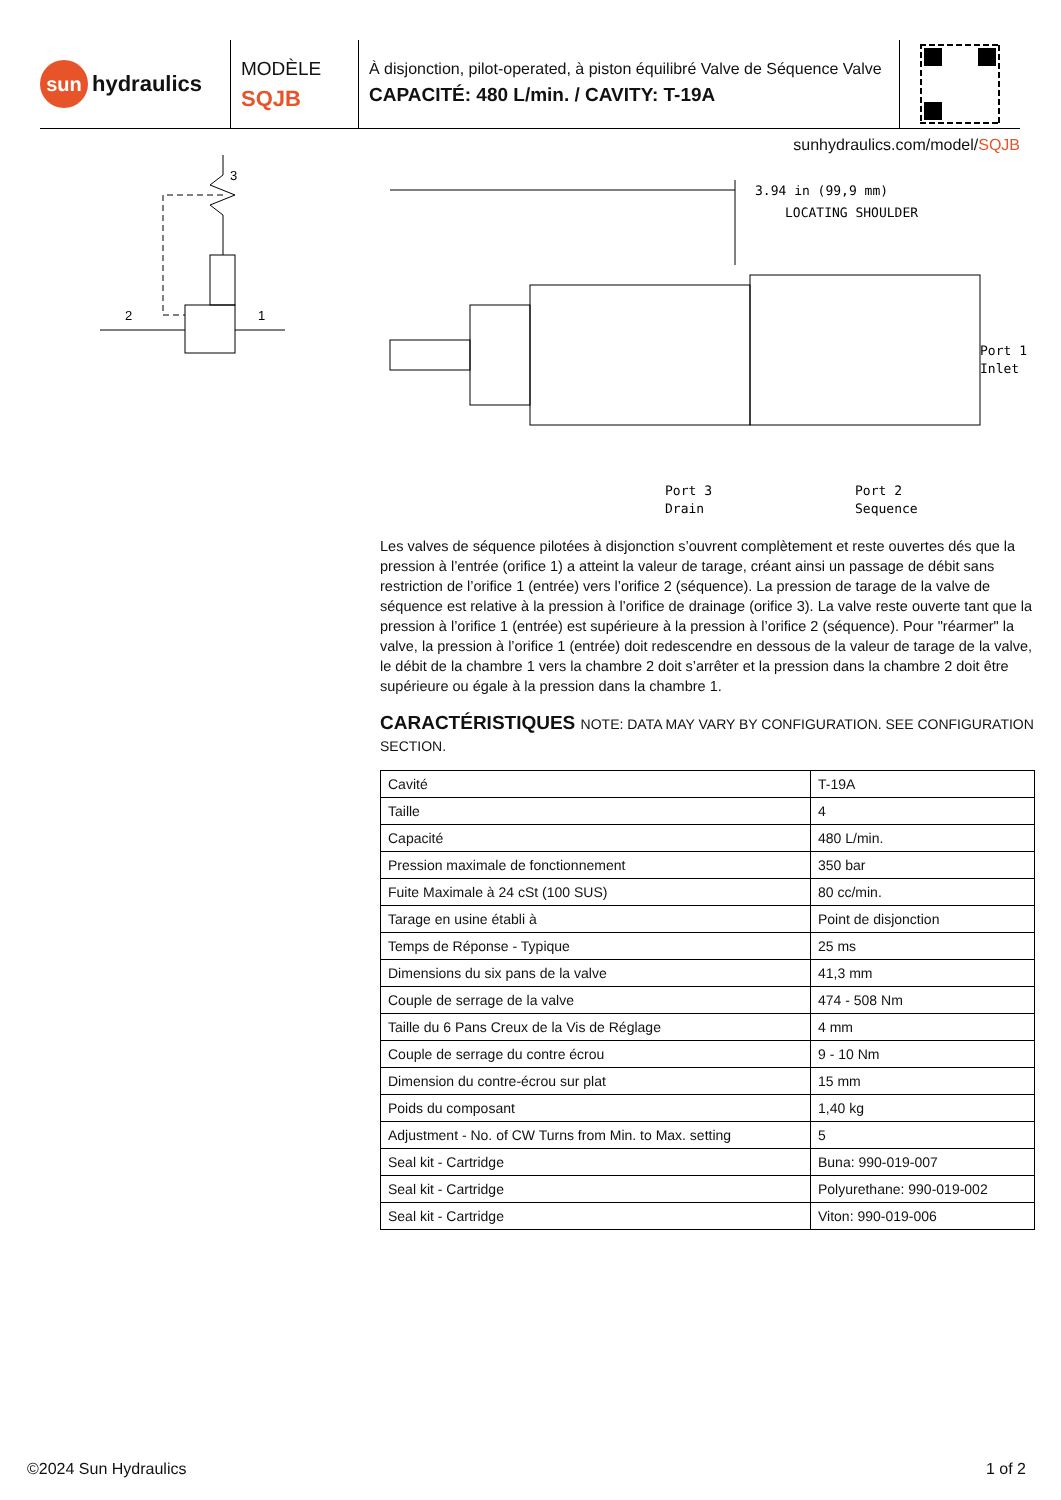sun hydraulics
MODÈLE
SQJB
À disjonction, pilot-operated, à piston équilibré Valve de Séquence Valve
CAPACITÉ: 480 L/min. / CAVITY: T-19A
sunhydraulics.com/model/SQJB
2
1
3
3.94 in (99,9 mm)
LOCATING SHOULDER
Port 1
Inlet
Port 3
Drain
Port 2
Sequence
Les valves de séquence pilotées à disjonction s’ouvrent complètement et reste ouvertes dés que la pression à l’entrée (orifice 1) a atteint la valeur de tarage, créant ainsi un passage de débit sans restriction de l’orifice 1 (entrée) vers l’orifice 2 (séquence). La pression de tarage de la valve de séquence est relative à la pression à l’orifice de drainage (orifice 3). La valve reste ouverte tant que la pression à l’orifice 1 (entrée) est supérieure à la pression à l’orifice 2 (séquence). Pour "réarmer" la valve, la pression à l’orifice 1 (entrée) doit redescendre en dessous de la valeur de tarage de la valve, le débit de la chambre 1 vers la chambre 2 doit s’arrêter et la pression dans la chambre 2 doit être supérieure ou égale à la pression dans la chambre 1.
CARACTÉRISTIQUES NOTE: DATA MAY VARY BY CONFIGURATION. SEE CONFIGURATION SECTION.
| Cavité | T-19A |
| Taille | 4 |
| Capacité | 480 L/min. |
| Pression maximale de fonctionnement | 350 bar |
| Fuite Maximale à 24 cSt (100 SUS) | 80 cc/min. |
| Tarage en usine établi à | Point de disjonction |
| Temps de Réponse - Typique | 25 ms |
| Dimensions du six pans de la valve | 41,3 mm |
| Couple de serrage de la valve | 474 - 508 Nm |
| Taille du 6 Pans Creux de la Vis de Réglage | 4 mm |
| Couple de serrage du contre écrou | 9 - 10 Nm |
| Dimension du contre-écrou sur plat | 15 mm |
| Poids du composant | 1,40 kg |
| Adjustment - No. of CW Turns from Min. to Max. setting | 5 |
| Seal kit - Cartridge | Buna: 990-019-007 |
| Seal kit - Cartridge | Polyurethane: 990-019-002 |
| Seal kit - Cartridge | Viton: 990-019-006 |
©2024 Sun Hydraulics 1 of 2